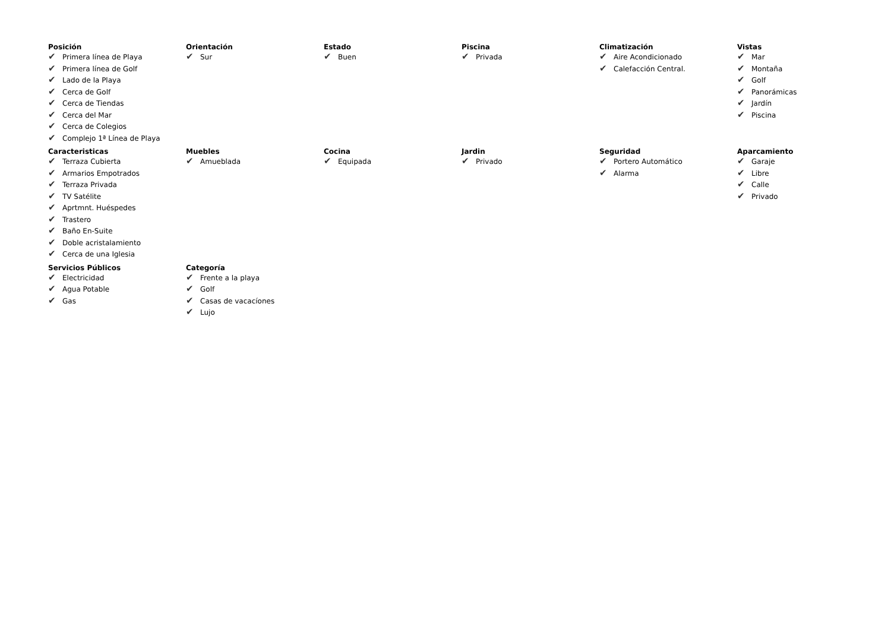Posición
✔ Primera línea de Playa
✔ Primera línea de Golf
✔ Lado de la Playa
✔ Cerca de Golf
✔ Cerca de Tiendas
✔ Cerca del Mar
✔ Cerca de Colegios
✔ Complejo 1ª Línea de Playa
Orientación
✔ Sur
Estado
✔ Buen
Piscina
✔ Privada
Climatización
✔ Aire Acondicionado
✔ Calefacción Central.
Vistas
✔ Mar
✔ Montaña
✔ Golf
✔ Panorámicas
✔ Jardín
✔ Piscina
Caracteristicas
✔ Terraza Cubierta
✔ Armarios Empotrados
✔ Terraza Privada
✔ TV Satélite
✔ Aprtmnt. Huéspedes
✔ Trastero
✔ Baño En-Suite
✔ Doble acristalamiento
✔ Cerca de una Iglesia
Muebles
✔ Amueblada
Cocina
✔ Equipada
Jardin
✔ Privado
Seguridad
✔ Portero Automático
✔ Alarma
Aparcamiento
✔ Garaje
✔ Libre
✔ Calle
✔ Privado
Servicios Públicos
✔ Electricidad
✔ Agua Potable
✔ Gas
Categoría
✔ Frente a la playa
✔ Golf
✔ Casas de vacacíones
✔ Lujo